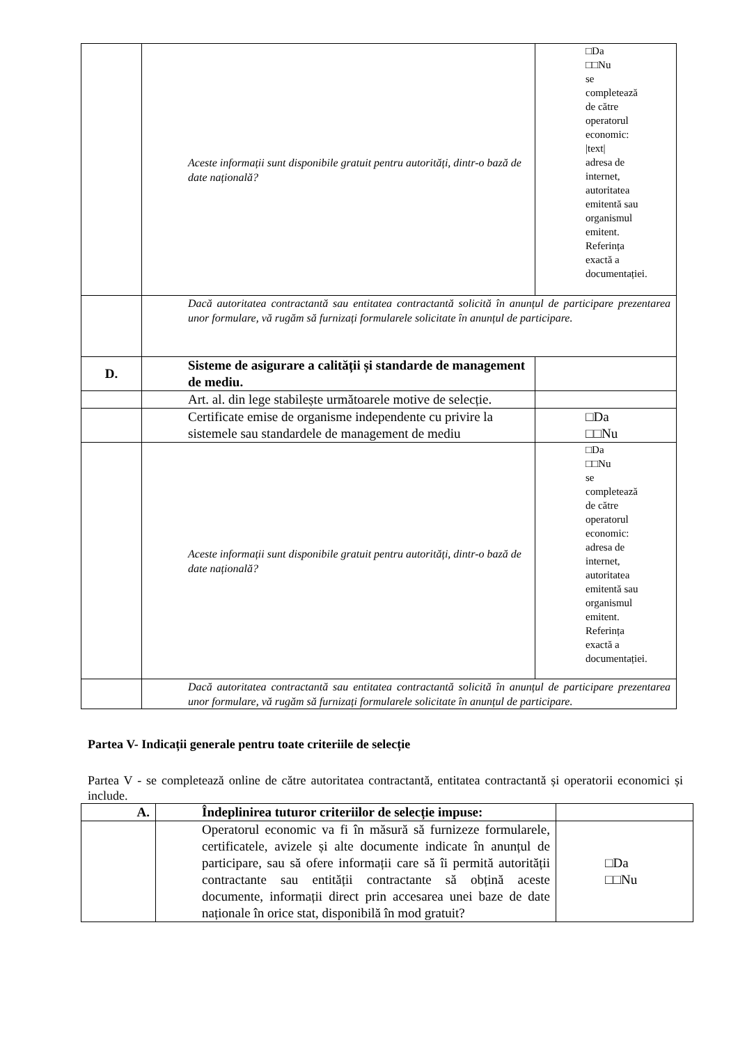| | Aceste informații sunt disponibile gratuit pentru autorități, dintr-o bază de date națională? | □Da □□Nu se completează de către operatorul economic: /text/ adresa de internet, autoritatea emitentă sau organismul emitent. Referința exactă a documentației. |
| | Dacă autoritatea contractantă sau entitatea contractantă solicită în anunțul de participare prezentarea unor formulare, vă rugăm să furnizați formularele solicitate în anunțul de participare. | |
| D. | Sisteme de asigurare a calității și standarde de management de mediu. | |
| | Art. al. din lege stabilește următoarele motive de selecție. | |
| | Certificate emise de organisme independente cu privire la sistemele sau standardele de management de mediu | □Da □□Nu |
| | Aceste informații sunt disponibile gratuit pentru autorități, dintr-o bază de date națională? | □Da □□Nu se completează de către operatorul economic: adresa de internet, autoritatea emitentă sau organismul emitent. Referința exactă a documentației. |
| | Dacă autoritatea contractantă sau entitatea contractantă solicită în anunțul de participare prezentarea unor formulare, vă rugăm să furnizați formularele solicitate în anunțul de participare. | |
Partea V- Indicații generale pentru toate criteriile de selecție
Partea V - se completează online de către autoritatea contractantă, entitatea contractantă și operatorii economici și include.
| A. | Îndeplinirea tuturor criteriilor de selecție impuse: | |
| | Operatorul economic va fi în măsură să furnizeze formularele, certificatele, avizele și alte documente indicate în anunțul de participare, sau să ofere informații care să îi permită autorității contractante sau entității contractante să obțină aceste documente, informații direct prin accesarea unei baze de date naționale în orice stat, disponibilă în mod gratuit? | □Da □□Nu |